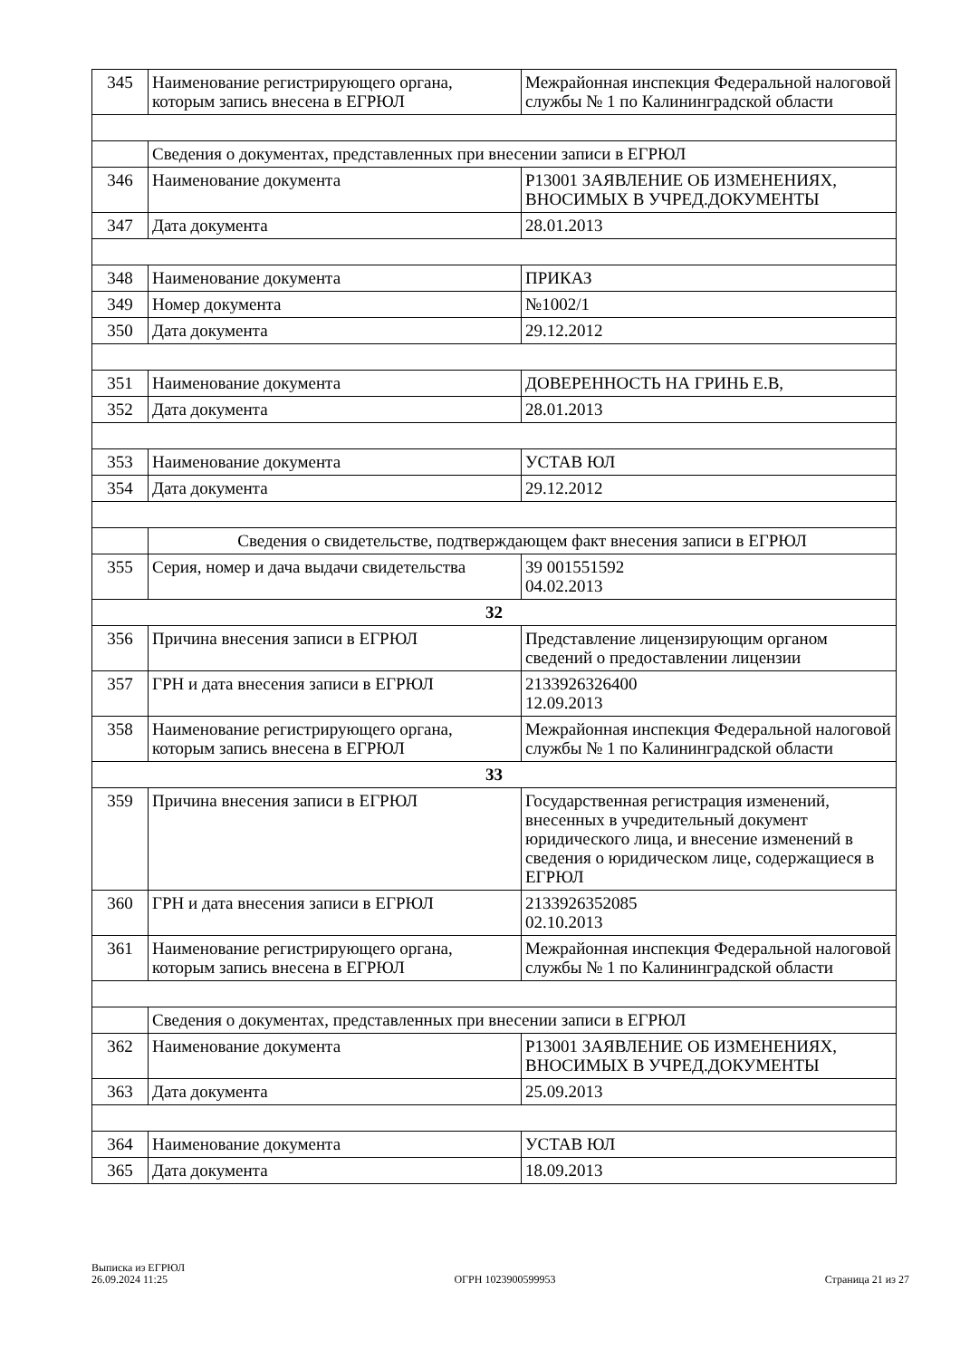| 345 | Наименование регистрирующего органа, которым запись внесена в ЕГРЮЛ | Межрайонная инспекция Федеральной налоговой службы № 1 по Калининградской области |
| | Сведения о документах, представленных при внесении записи в ЕГРЮЛ | |
| 346 | Наименование документа | Р13001 ЗАЯВЛЕНИЕ ОБ ИЗМЕНЕНИЯХ, ВНОСИМЫХ В УЧРЕД.ДОКУМЕНТЫ |
| 347 | Дата документа | 28.01.2013 |
| 348 | Наименование документа | ПРИКАЗ |
| 349 | Номер документа | №1002/1 |
| 350 | Дата документа | 29.12.2012 |
| 351 | Наименование документа | ДОВЕРЕННОСТЬ НА ГРИНЬ Е.В, |
| 352 | Дата документа | 28.01.2013 |
| 353 | Наименование документа | УСТАВ ЮЛ |
| 354 | Дата документа | 29.12.2012 |
| | Сведения о свидетельстве, подтверждающем факт внесения записи в ЕГРЮЛ | |
| 355 | Серия, номер и дача выдачи свидетельства | 39 001551592 04.02.2013 |
| 32 | | |
| 356 | Причина внесения записи в ЕГРЮЛ | Представление лицензирующим органом сведений о предоставлении лицензии |
| 357 | ГРН и дата внесения записи в ЕГРЮЛ | 2133926326400 12.09.2013 |
| 358 | Наименование регистрирующего органа, которым запись внесена в ЕГРЮЛ | Межрайонная инспекция Федеральной налоговой службы № 1 по Калининградской области |
| 33 | | |
| 359 | Причина внесения записи в ЕГРЮЛ | Государственная регистрация изменений, внесенных в учредительный документ юридического лица, и внесение изменений в сведения о юридическом лице, содержащиеся в ЕГРЮЛ |
| 360 | ГРН и дата внесения записи в ЕГРЮЛ | 2133926352085 02.10.2013 |
| 361 | Наименование регистрирующего органа, которым запись внесена в ЕГРЮЛ | Межрайонная инспекция Федеральной налоговой службы № 1 по Калининградской области |
| | Сведения о документах, представленных при внесении записи в ЕГРЮЛ | |
| 362 | Наименование документа | Р13001 ЗАЯВЛЕНИЕ ОБ ИЗМЕНЕНИЯХ, ВНОСИМЫХ В УЧРЕД.ДОКУМЕНТЫ |
| 363 | Дата документа | 25.09.2013 |
| 364 | Наименование документа | УСТАВ ЮЛ |
| 365 | Дата документа | 18.09.2013 |
Выписка из ЕГРЮЛ
26.09.2024 11:25
ОГРН 1023900599953
Страница 21 из 27